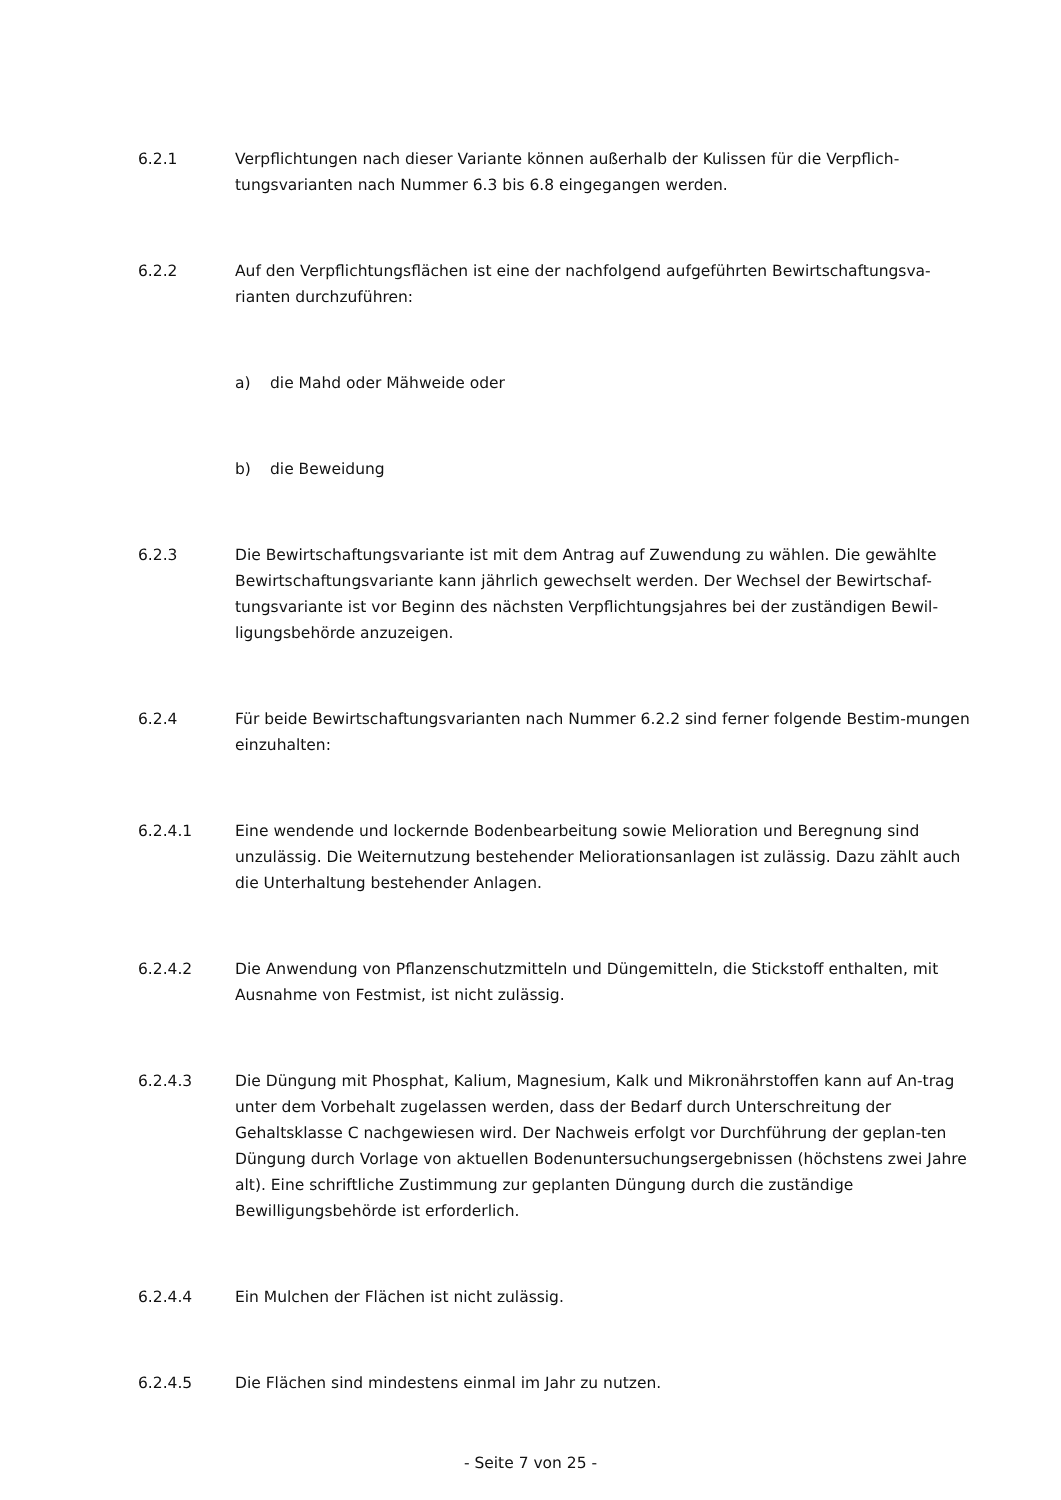6.2.1 Verpflichtungen nach dieser Variante können außerhalb der Kulissen für die Verpflich-tungsvarianten nach Nummer 6.3 bis 6.8 eingegangen werden.
6.2.2 Auf den Verpflichtungsflächen ist eine der nachfolgend aufgeführten Bewirtschaftungsva-rianten durchzuführen:
a) die Mahd oder Mähweide oder
b) die Beweidung
6.2.3 Die Bewirtschaftungsvariante ist mit dem Antrag auf Zuwendung zu wählen. Die gewählte Bewirtschaftungsvariante kann jährlich gewechselt werden. Der Wechsel der Bewirtschaf-tungsvariante ist vor Beginn des nächsten Verpflichtungsjahres bei der zuständigen Bewil-ligungsbehörde anzuzeigen.
6.2.4 Für beide Bewirtschaftungsvarianten nach Nummer 6.2.2 sind ferner folgende Bestim-mungen einzuhalten:
6.2.4.1 Eine wendende und lockernde Bodenbearbeitung sowie Melioration und Beregnung sind unzulässig. Die Weiternutzung bestehender Meliorationsanlagen ist zulässig. Dazu zählt auch die Unterhaltung bestehender Anlagen.
6.2.4.2 Die Anwendung von Pflanzenschutzmitteln und Düngemitteln, die Stickstoff enthalten, mit Ausnahme von Festmist, ist nicht zulässig.
6.2.4.3 Die Düngung mit Phosphat, Kalium, Magnesium, Kalk und Mikronährstoffen kann auf An-trag unter dem Vorbehalt zugelassen werden, dass der Bedarf durch Unterschreitung der Gehaltsklasse C nachgewiesen wird. Der Nachweis erfolgt vor Durchführung der geplan-ten Düngung durch Vorlage von aktuellen Bodenuntersuchungsergebnissen (höchstens zwei Jahre alt). Eine schriftliche Zustimmung zur geplanten Düngung durch die zuständige Bewilligungsbehörde ist erforderlich.
6.2.4.4 Ein Mulchen der Flächen ist nicht zulässig.
6.2.4.5 Die Flächen sind mindestens einmal im Jahr zu nutzen.
- Seite 7 von 25 -